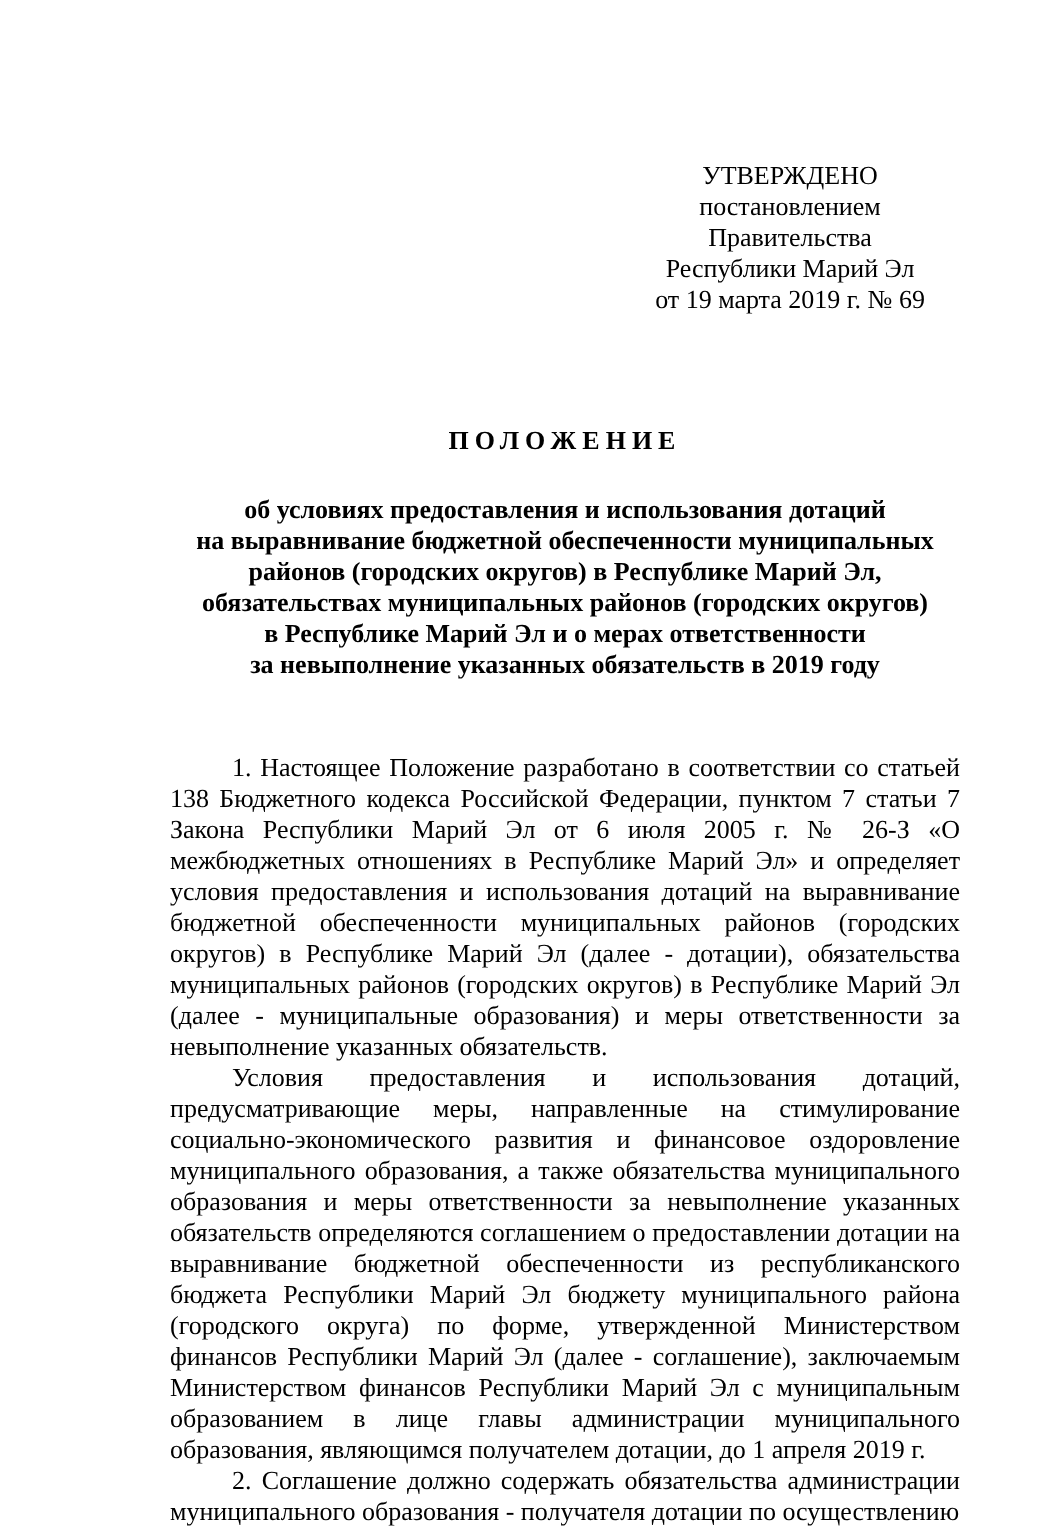УТВЕРЖДЕНО
постановлением Правительства
Республики Марий Эл
от 19 марта 2019 г. № 69
ПОЛОЖЕНИЕ
об условиях предоставления и использования дотаций
на выравнивание бюджетной обеспеченности муниципальных
районов (городских округов) в Республике Марий Эл,
обязательствах муниципальных районов (городских округов)
в Республике Марий Эл и о мерах ответственности
за невыполнение указанных обязательств в 2019 году
1. Настоящее Положение разработано в соответствии со статьей 138 Бюджетного кодекса Российской Федерации, пунктом 7 статьи 7 Закона Республики Марий Эл от 6 июля 2005 г. № 26-З «О межбюджетных отношениях в Республике Марий Эл» и определяет условия предоставления и использования дотаций на выравнивание бюджетной обеспеченности муниципальных районов (городских округов) в Республике Марий Эл (далее - дотации), обязательства муниципальных районов (городских округов) в Республике Марий Эл (далее - муниципальные образования) и меры ответственности за невыполнение указанных обязательств.
Условия предоставления и использования дотаций, предусматривающие меры, направленные на стимулирование социально-экономического развития и финансовое оздоровление муниципального образования, а также обязательства муниципального образования и меры ответственности за невыполнение указанных обязательств определяются соглашением о предоставлении дотации на выравнивание бюджетной обеспеченности из республиканского бюджета Республики Марий Эл бюджету муниципального района (городского округа) по форме, утвержденной Министерством финансов Республики Марий Эл (далее - соглашение), заключаемым Министерством финансов Республики Марий Эл с муниципальным образованием в лице главы администрации муниципального образования, являющимся получателем дотации, до 1 апреля 2019 г.
2. Соглашение должно содержать обязательства администрации муниципального образования - получателя дотации по осуществлению